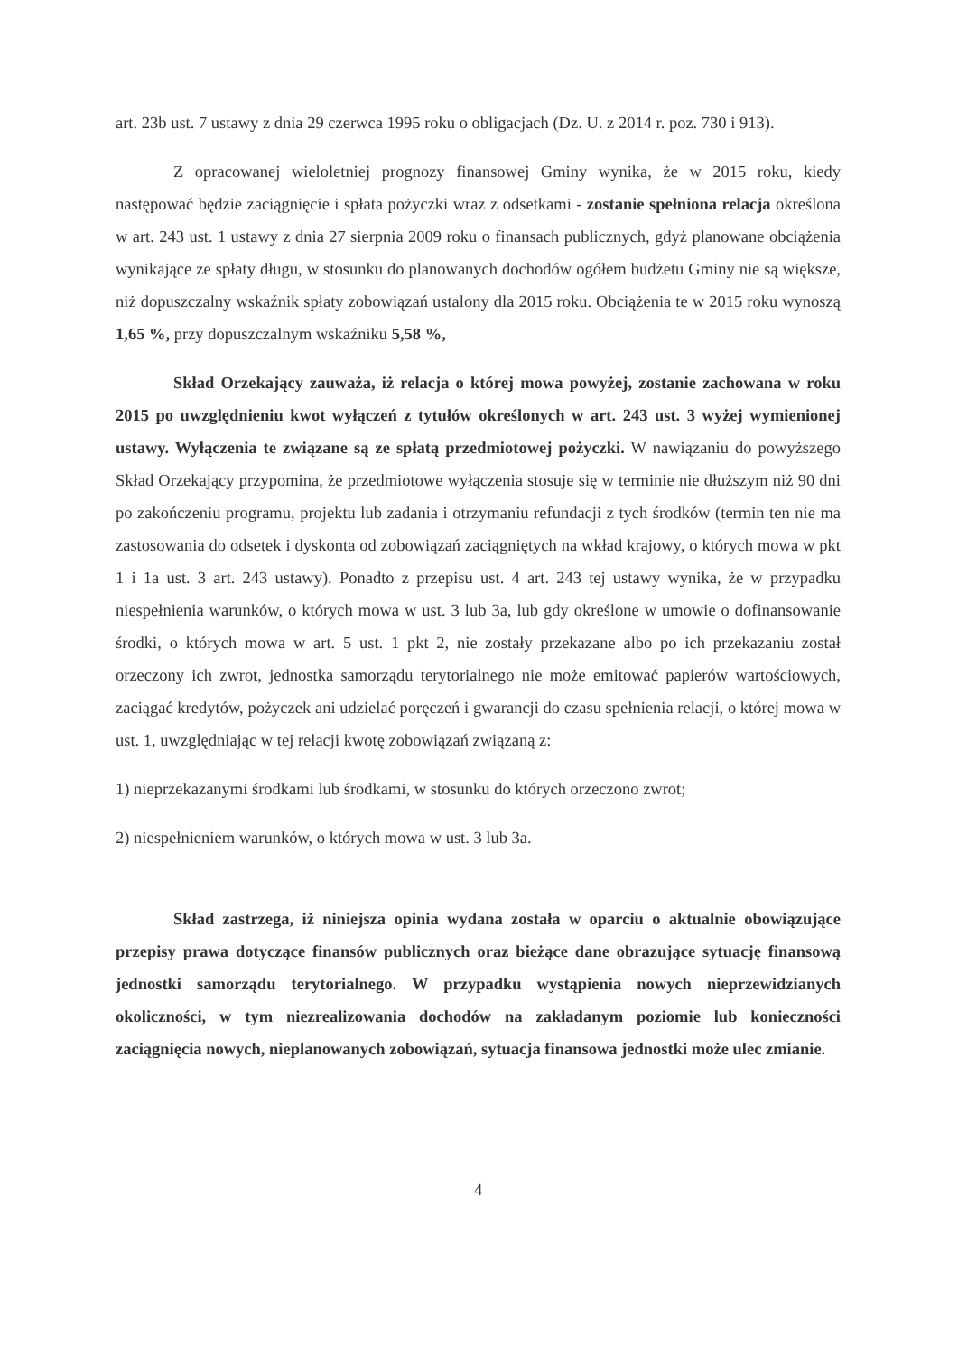art. 23b ust. 7 ustawy z dnia 29 czerwca 1995 roku o obligacjach (Dz. U. z 2014 r. poz. 730 i 913).
Z opracowanej wieloletniej prognozy finansowej Gminy wynika, że w 2015 roku, kiedy następować będzie zaciągnięcie i spłata pożyczki wraz z odsetkami - zostanie spełniona relacja określona w art. 243 ust. 1 ustawy z dnia 27 sierpnia 2009 roku o finansach publicznych, gdyż planowane obciążenia wynikające ze spłaty długu, w stosunku do planowanych dochodów ogółem budżetu Gminy nie są większe, niż dopuszczalny wskaźnik spłaty zobowiązań ustalony dla 2015 roku. Obciążenia te w 2015 roku wynoszą 1,65 %, przy dopuszczalnym wskaźniku 5,58 %,
Skład Orzekający zauważa, iż relacja o której mowa powyżej, zostanie zachowana w roku 2015 po uwzględnieniu kwot wyłączeń z tytułów określonych w art. 243 ust. 3 wyżej wymienionej ustawy. Wyłączenia te związane są ze spłatą przedmiotowej pożyczki. W nawiązaniu do powyższego Skład Orzekający przypomina, że przedmiotowe wyłączenia stosuje się w terminie nie dłuższym niż 90 dni po zakończeniu programu, projektu lub zadania i otrzymaniu refundacji z tych środków (termin ten nie ma zastosowania do odsetek i dyskonta od zobowiązań zaciągniętych na wkład krajowy, o których mowa w pkt 1 i 1a ust. 3 art. 243 ustawy). Ponadto z przepisu ust. 4 art. 243 tej ustawy wynika, że w przypadku niespełnienia warunków, o których mowa w ust. 3 lub 3a, lub gdy określone w umowie o dofinansowanie środki, o których mowa w art. 5 ust. 1 pkt 2, nie zostały przekazane albo po ich przekazaniu został orzeczony ich zwrot, jednostka samorządu terytorialnego nie może emitować papierów wartościowych, zaciągać kredytów, pożyczek ani udzielać poręczeń i gwarancji do czasu spełnienia relacji, o której mowa w ust. 1, uwzględniając w tej relacji kwotę zobowiązań związaną z:
1) nieprzekazanymi środkami lub środkami, w stosunku do których orzeczono zwrot;
2) niespełnieniem warunków, o których mowa w ust. 3 lub 3a.
Skład zastrzega, iż niniejsza opinia wydana została w oparciu o aktualnie obowiązujące przepisy prawa dotyczące finansów publicznych oraz bieżące dane obrazujące sytuację finansową jednostki samorządu terytorialnego. W przypadku wystąpienia nowych nieprzewidzianych okoliczności, w tym niezrealizowania dochodów na zakładanym poziomie lub konieczności zaciągnięcia nowych, nieplanowanych zobowiązań, sytuacja finansowa jednostki może ulec zmianie.
4